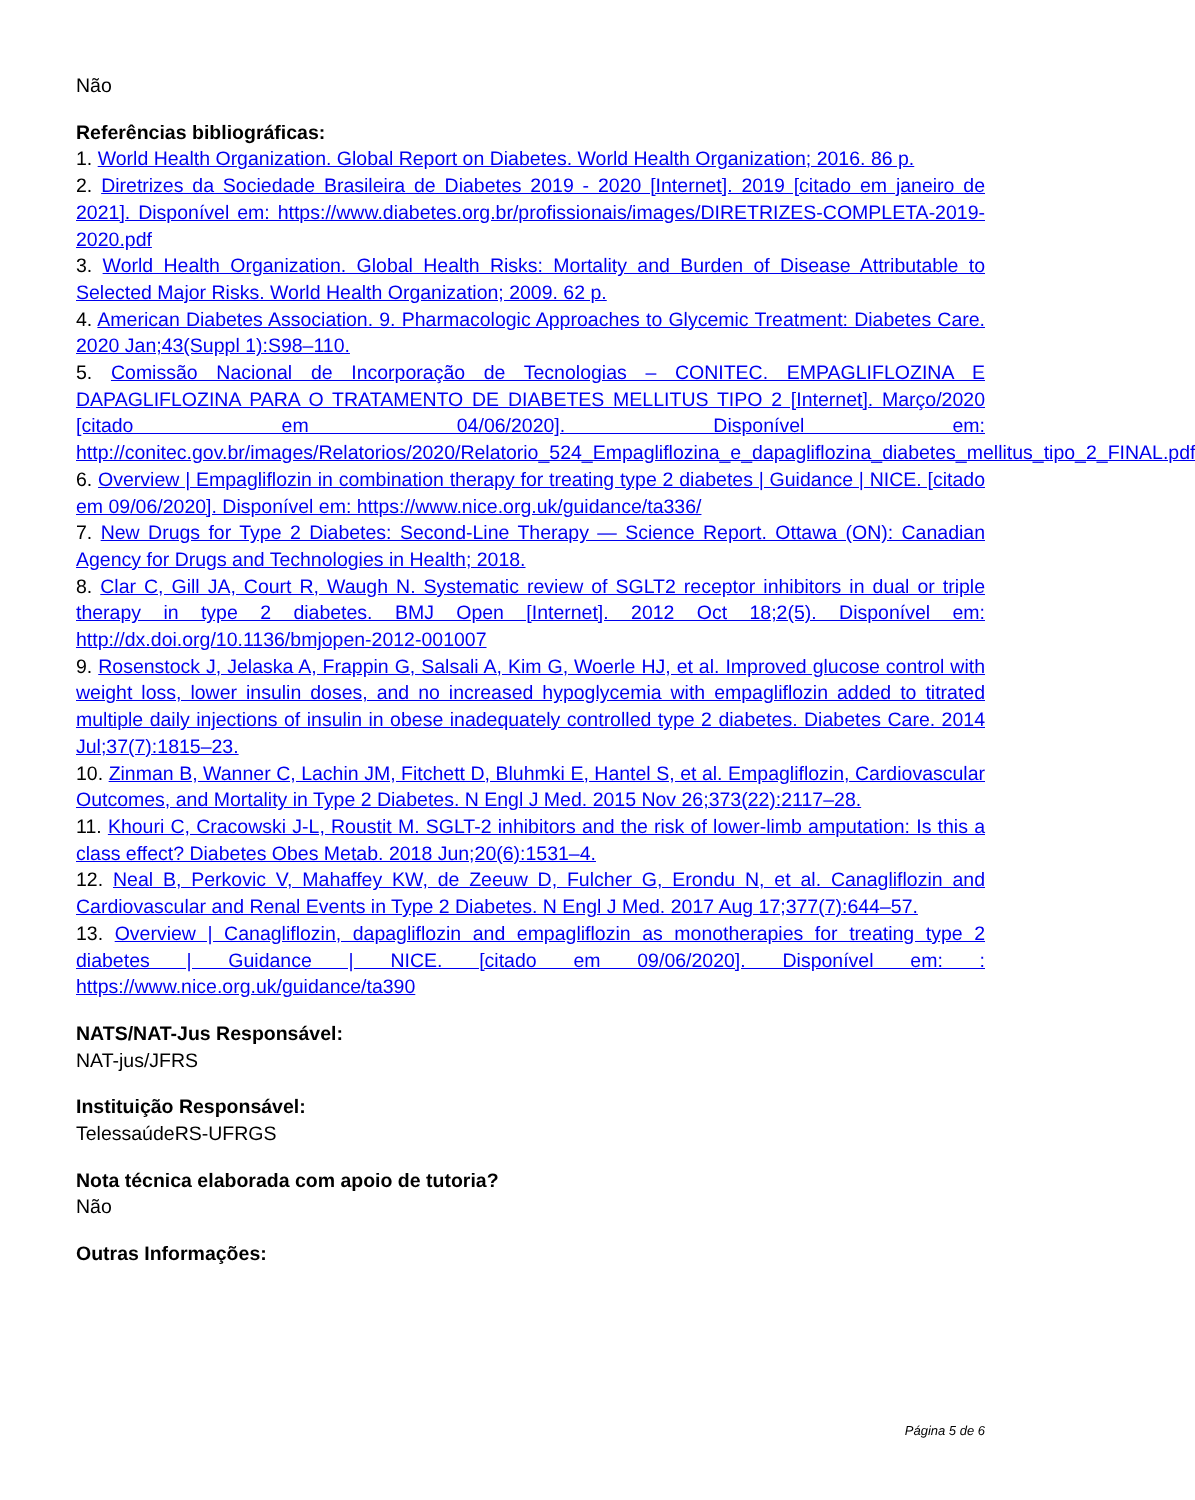Não
Referências bibliográficas:
1. World Health Organization. Global Report on Diabetes. World Health Organization; 2016. 86 p.
2. Diretrizes da Sociedade Brasileira de Diabetes 2019 - 2020 [Internet]. 2019 [citado em janeiro de 2021]. Disponível em: https://www.diabetes.org.br/profissionais/images/DIRETRIZES-COMPLETA-2019-2020.pdf
3. World Health Organization. Global Health Risks: Mortality and Burden of Disease Attributable to Selected Major Risks. World Health Organization; 2009. 62 p.
4. American Diabetes Association. 9. Pharmacologic Approaches to Glycemic Treatment: Diabetes Care. 2020 Jan;43(Suppl 1):S98–110.
5. Comissão Nacional de Incorporação de Tecnologias – CONITEC. EMPAGLIFLOZINA E DAPAGLIFLOZINA PARA O TRATAMENTO DE DIABETES MELLITUS TIPO 2 [Internet]. Março/2020 [citado em 04/06/2020]. Disponível em: http://conitec.gov.br/images/Relatorios/2020/Relatorio_524_Empagliflozina_e_dapagliflozina_diabetes_mellitus_tipo_2_FINAL.pdf
6. Overview | Empagliflozin in combination therapy for treating type 2 diabetes | Guidance | NICE. [citado em 09/06/2020]. Disponível em: https://www.nice.org.uk/guidance/ta336/
7. New Drugs for Type 2 Diabetes: Second-Line Therapy — Science Report. Ottawa (ON): Canadian Agency for Drugs and Technologies in Health; 2018.
8. Clar C, Gill JA, Court R, Waugh N. Systematic review of SGLT2 receptor inhibitors in dual or triple therapy in type 2 diabetes. BMJ Open [Internet]. 2012 Oct 18;2(5). Disponível em: http://dx.doi.org/10.1136/bmjopen-2012-001007
9. Rosenstock J, Jelaska A, Frappin G, Salsali A, Kim G, Woerle HJ, et al. Improved glucose control with weight loss, lower insulin doses, and no increased hypoglycemia with empagliflozin added to titrated multiple daily injections of insulin in obese inadequately controlled type 2 diabetes. Diabetes Care. 2014 Jul;37(7):1815–23.
10. Zinman B, Wanner C, Lachin JM, Fitchett D, Bluhmki E, Hantel S, et al. Empagliflozin, Cardiovascular Outcomes, and Mortality in Type 2 Diabetes. N Engl J Med. 2015 Nov 26;373(22):2117–28.
11. Khouri C, Cracowski J-L, Roustit M. SGLT-2 inhibitors and the risk of lower-limb amputation: Is this a class effect? Diabetes Obes Metab. 2018 Jun;20(6):1531–4.
12. Neal B, Perkovic V, Mahaffey KW, de Zeeuw D, Fulcher G, Erondu N, et al. Canagliflozin and Cardiovascular and Renal Events in Type 2 Diabetes. N Engl J Med. 2017 Aug 17;377(7):644–57.
13. Overview | Canagliflozin, dapagliflozin and empagliflozin as monotherapies for treating type 2 diabetes | Guidance | NICE. [citado em 09/06/2020]. Disponível em: : https://www.nice.org.uk/guidance/ta390
NATS/NAT-Jus Responsável:
NAT-jus/JFRS
Instituição Responsável:
TelessaúdeRS-UFRGS
Nota técnica elaborada com apoio de tutoria?
Não
Outras Informações:
Página 5 de 6